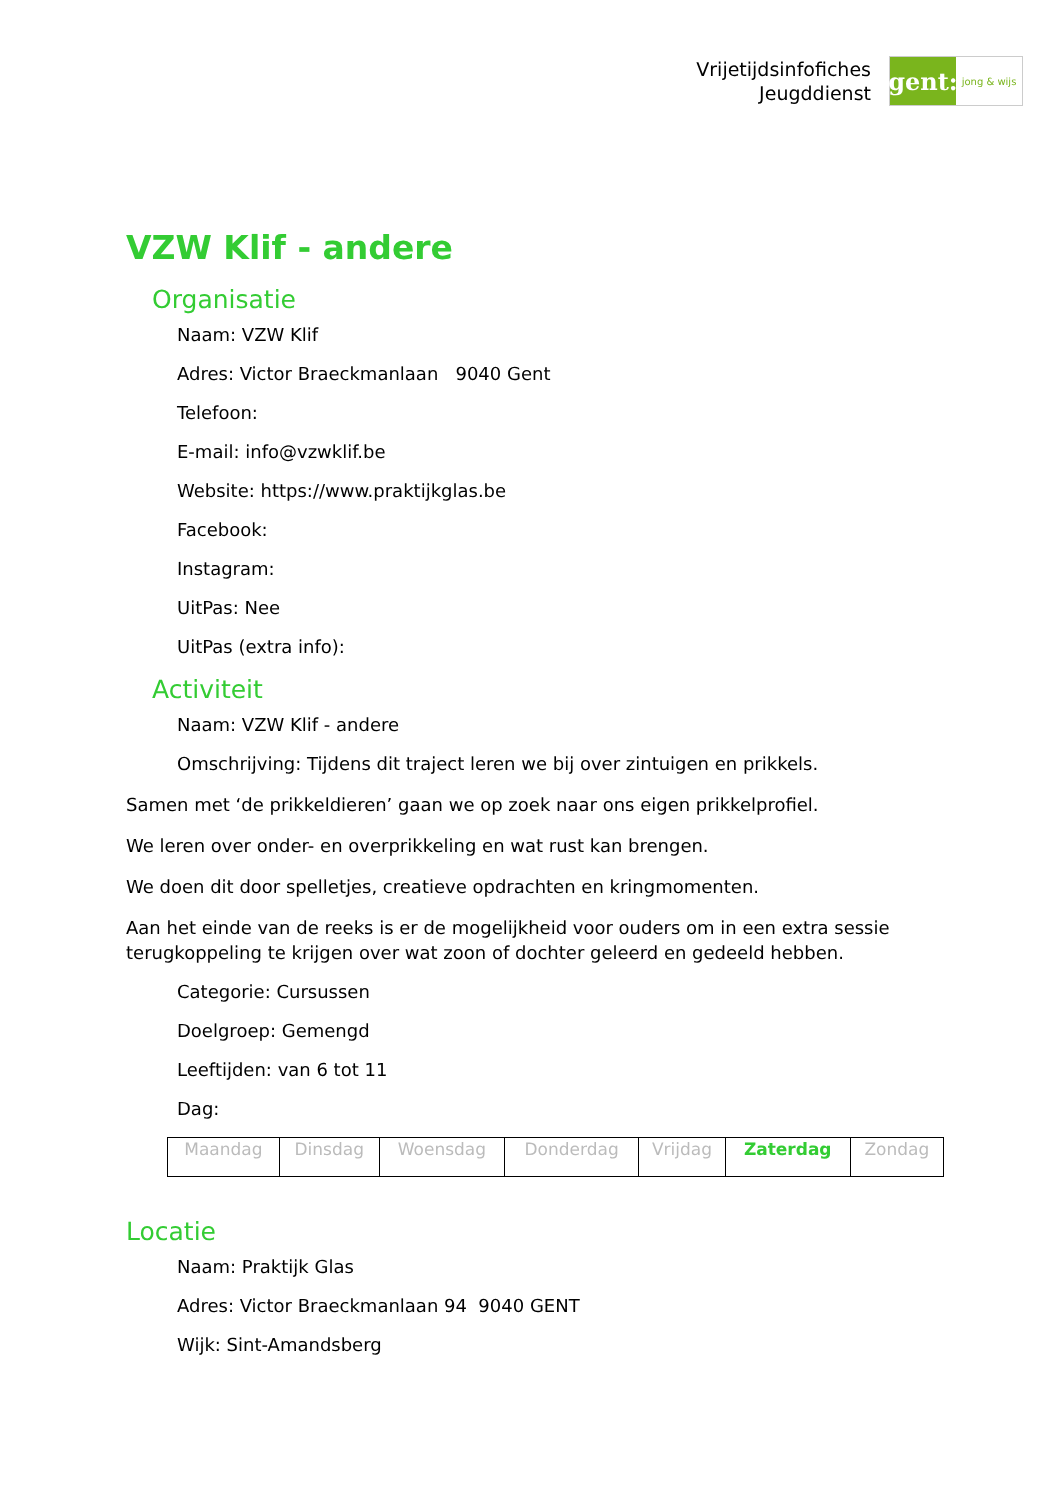Vrijetijdsinfofiches
Jeugddienst
gent:
jong & wijs
VZW Klif - andere
Organisatie
Naam: VZW Klif
Adres: Victor Braeckmanlaan 9040 Gent
Telefoon:
E-mail: info@vzwklif.be
Website: https://www.praktijkglas.be
Facebook:
Instagram:
UitPas: Nee
UitPas (extra info):
Activiteit
Naam: VZW Klif - andere
Omschrijving: Tijdens dit traject leren we bij over zintuigen en prikkels.
Samen met ‘de prikkeldieren’ gaan we op zoek naar ons eigen prikkelprofiel.
We leren over onder- en overprikkeling en wat rust kan brengen.
We doen dit door spelletjes, creatieve opdrachten en kringmomenten.
Aan het einde van de reeks is er de mogelijkheid voor ouders om in een extra sessie terugkoppeling te krijgen over wat zoon of dochter geleerd en gedeeld hebben.
Categorie: Cursussen
Doelgroep: Gemengd
Leeftijden: van 6 tot 11
Dag:
| Maandag | Dinsdag | Woensdag | Donderdag | Vrijdag | Zaterdag | Zondag |
Locatie
Naam: Praktijk Glas
Adres: Victor Braeckmanlaan 94 9040 GENT
Wijk: Sint-Amandsberg